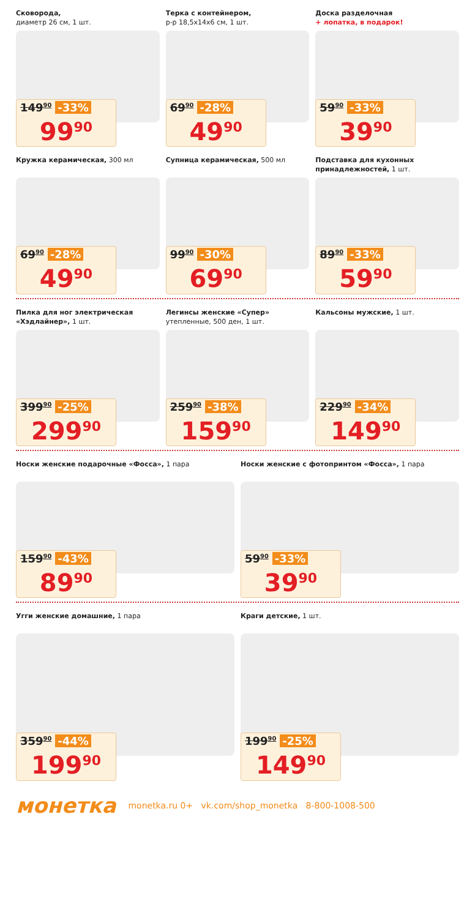Сковорода,
диаметр 26 см, 1 шт.
149<sup>90</sup> -33%
99<sup>90</sup>
Терка с контейнером,
р-р 18,5х14х6 см, 1 шт.
69<sup>90</sup> -28%
49<sup>90</sup>
Доска разделочная
+ лопатка, в подарок!
59<sup>90</sup> -33%
39<sup>90</sup>
Кружка керамическая, 300 мл
69<sup>90</sup> -28%
49<sup>90</sup>
Супница керамическая, 500 мл
99<sup>90</sup> -30%
69<sup>90</sup>
Подставка для кухонных принадлежностей, 1 шт.
89<sup>90</sup> -33%
59<sup>90</sup>
Пилка для ног электрическая «Хэдлайнер», 1 шт.
399<sup>90</sup> -25%
299<sup>90</sup>
Легинсы женские «Супер»
утепленные, 500 ден, 1 шт.
259<sup>90</sup> -38%
159<sup>90</sup>
Кальсоны мужские, 1 шт.
229<sup>90</sup> -34%
149<sup>90</sup>
Носки женские подарочные «Фосса», 1 пара
159<sup>90</sup> -43%
89<sup>90</sup>
Носки женские с фотопринтом «Фосса», 1 пара
59<sup>90</sup> -33%
39<sup>90</sup>
Угги женские домашние, 1 пара
359<sup>90</sup> -44%
199<sup>90</sup>
Краги детские, 1 шт.
199<sup>90</sup> -25%
149<sup>90</sup>
монетка
monetka.ru 0+ vk.com/shop_monetka 8-800-1008-500